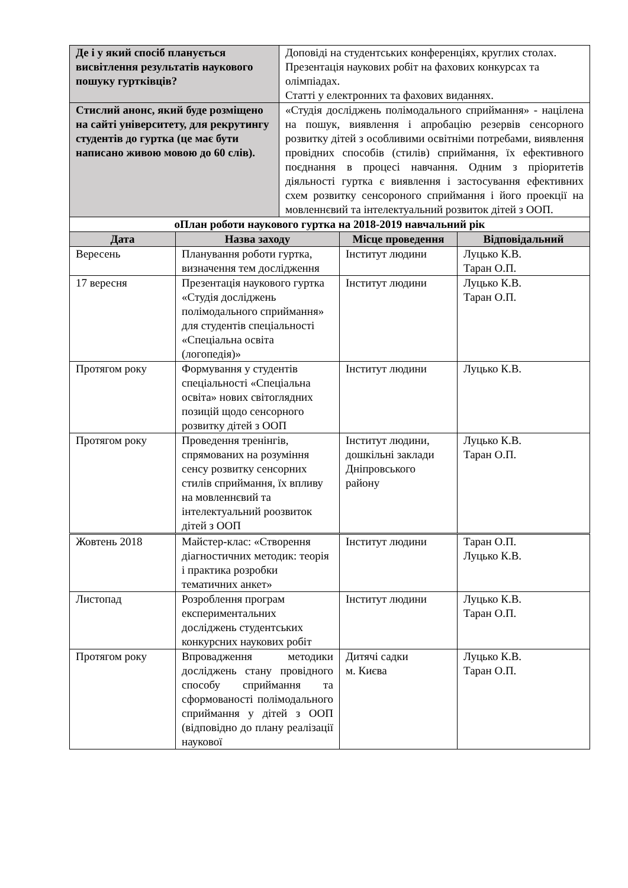| Де і у який спосіб планується висвітлення результатів наукового пошуку гуртківців? | Доповіді на студентських конференціях, круглих столах. Презентація наукових робіт на фахових конкурсах та олімпіадах. Статті у електронних та фахових виданнях. |
| Стислий анонс, який буде розміщено на сайті університету, для рекрутингу студентів до гуртка (це має бути написано живою мовою до 60 слів). | «Студія досліджень полімодального сприймання» - націлена на пошук, виявлення і апробацію резервів сенсорного розвитку дітей з особливими освітніми потребами, виявлення провідних способів (стилів) сприймання, їх ефективного поєднання в процесі навчання. Одним з пріоритетів діяльності гуртка є виявлення і застосування ефективних схем розвитку сенсороного сприймання і його проекції на мовленнєвий та інтелектуальний розвиток дітей з ООП. |
| оПлан роботи наукового гуртка на 2018-2019 навчальний рік | | | |
| Дата | Назва заходу | Місце проведення | Відповідальний |
| Вересень | Планування роботи гуртка, визначення тем дослідження | Інститут людини | Луцько К.В. Таран О.П. |
| 17 вересня | Презентація наукового гуртка «Студія досліджень полімодального сприймання» для студентів спеціальності «Спеціальна освіта (логопедія)» | Інститут людини | Луцько К.В. Таран О.П. |
| Протягом року | Формування у студентів спеціальності «Спеціальна освіта» нових світоглядних позицій щодо сенсорного розвитку дітей з ООП | Інститут людини | Луцько К.В. |
| Протягом року | Проведення тренінгів, спрямованих на розуміння сенсу розвитку сенсорних стилів сприймання, їх впливу на мовленнєвий та інтелектуальний роозвиток дітей з ООП | Інститут людини, дошкільні заклади Дніпровського району | Луцько К.В. Таран О.П. |
| Жовтень 2018 | Майстер-клас: «Створення діагностичних методик: теорія і практика розробки тематичних анкет» | Інститут людини | Таран О.П. Луцько К.В. |
| Листопад | Розроблення програм експериментальних досліджень студентських конкурсних наукових робіт | Інститут людини | Луцько К.В. Таран О.П. |
| Протягом року | Впровадження методики досліджень стану провідного способу сприймання та сформованості полімодального сприймання у дітей з ООП (відповідно до плану реалізації наукової | Дитячі садки м. Києва | Луцько К.В. Таран О.П. |